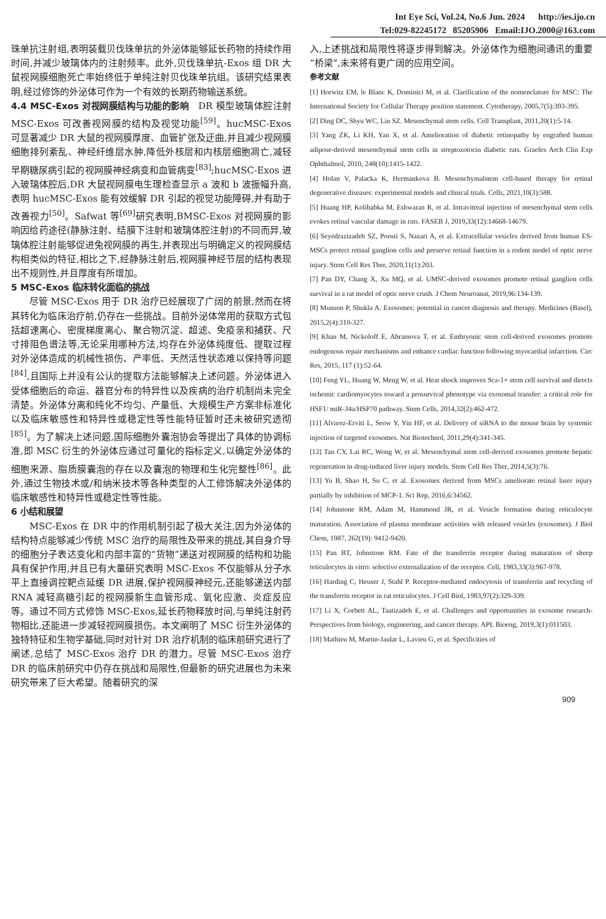Int Eye Sci, Vol.24, No.6 Jun. 2024 http://ies.ijo.cn
Tel:029-82245172 85205906 Email:IJO.2000@163.com
珠单抗注射组,表明装载贝伐珠单抗的外泌体能够延长药物的持续作用时间,并减少玻璃体内的注射频率。此外,贝伐珠单抗-Exos 组 DR 大鼠视网膜细胞死亡率始终低于单纯注射贝伐珠单抗组。该研究结果表明,经过修饰的外泌体可作为一个有效的长期药物输送系统。
4.4 MSC-Exos 对视网膜结构与功能的影响 DR 模型玻璃体腔注射 MSC-Exos 可改善视网膜的结构及视觉功能<sup>[59]</sup>。hucMSC-Exos 可显著减少 DR 大鼠的视网膜厚度、血管扩张及迂曲,并且减少视网膜细胞排列紊乱、神经纤维层水肿,降低外核层和内核层细胞凋亡,减轻早期糖尿病引起的视网膜神经病变和血管病变<sup>[83]</sup>;hucMSC-Exos 进入玻璃体腔后,DR 大鼠视网膜电生理检查显示 a 波和 b 波振幅升高,表明 hucMSC-Exos 能有效缓解 DR 引起的视觉功能障碍,并有助于改善视力<sup>[50]</sup>。Safwat 等<sup>[69]</sup>研究表明,BMSC-Exos 对视网膜的影响因给药途径(静脉注射、结膜下注射和玻璃体腔注射)的不同而异,玻璃体腔注射能够促进兔视网膜的再生,并表现出与明确定义的视网膜结构相类似的特征,相比之下,经静脉注射后,视网膜神经节层的结构表现出不规则性,并且厚度有所增加。
5 MSC-Exos 临床转化面临的挑战
尽管 MSC-Exos 用于 DR 治疗已经展现了广阔的前景,然而在将其转化为临床治疗前,仍存在一些挑战。目前外泌体常用的获取方式包括超速离心、密度梯度离心、聚合物沉淀、超滤、免疫亲和捕获、尺寸排阻色谱法等,无论采用哪种方法,均存在外泌体纯度低、提取过程对外泌体造成的机械性损伤、产率低、天然活性状态难以保持等问题<sup>[84]</sup>,且国际上并没有公认的提取方法能够解决上述问题。外泌体进入受体细胞后的命运、器官分布的特异性以及疾病的治疗机制尚未完全清楚。外泌体分离和纯化不均匀、产量低、大规模生产方案非标准化以及临床敏感性和特异性或稳定性等性能特征暂时还未被研究透彻<sup>[85]</sup>。为了解决上述问题,国际细胞外囊泡协会等提出了具体的协调标准,即 MSC 衍生的外泌体应通过可量化的指标定义,以确定外泌体的细胞来源、脂质膜囊泡的存在以及囊泡的物理和生化完整性<sup>[86]</sup>。此外,通过生物技术或/和纳米技术等各种类型的人工修饰解决外泌体的临床敏感性和特异性或稳定性等性能。
6 小结和展望
MSC-Exos 在 DR 中的作用机制引起了极大关注,因为外泌体的结构特点能够减少传统 MSC 治疗的局限性及带来的挑战,其自身介导的细胞分子表达变化和内部丰富的“货物”递送对视网膜的结构和功能具有保护作用,并且已有大量研究表明 MSC-Exos 不仅能够从分子水平上直接调控靶点延缓 DR 进展,保护视网膜神经元,还能够递送内部 RNA 减轻高糖引起的视网膜新生血管形成、氧化应激、炎症反应等。通过不同方式修饰 MSC-Exos,延长药物释放时间,与单纯注射药物相比,还能进一步减轻视网膜损伤。本文阐明了 MSC 衍生外泌体的独特特征和生物学基础,同时对针对 DR 治疗机制的临床前研究进行了阐述,总结了 MSC-Exos 治疗 DR 的潜力。尽管 MSC-Exos 治疗 DR 的临床前研究中仍存在挑战和局限性,但最新的研究进展也为未来研究带来了巨大希望。随着研究的深
入,上述挑战和局限性将逐步得到解决。外泌体作为细胞间通讯的重要“桥梁”,未来将有更广阔的应用空间。
参考文献
[1] Horwitz EM, le Blanc K, Dominici M, et al. Clarification of the nomenclature for MSC: The International Society for Cellular Therapy position statement. Cytotherapy, 2005,7(5):393-395.
[2] Ding DC, Shyu WC, Lin SZ. Mesenchymal stem cells. Cell Transplant, 2011,20(1):5-14.
[3] Yang ZK, Li KH, Yan X, et al. Amelioration of diabetic retinopathy by engrafted human adipose-derived mesenchymal stem cells in streptozotocin diabetic rats. Graefes Arch Clin Exp Ophthalmol, 2010, 248(10):1415-1422.
[4] Holan V, Palacka K, Hermankova B. Mesenchymalstem cell-based therapy for retinal degenerative diseases: experimental models and clinical trials. Cells, 2021,10(3):588.
[5] Huang HP, Kolibabka M, Eshwaran R, et al. Intravitreal injection of mesenchymal stem cells evokes retinal vascular damage in rats. FASEB J, 2019,33(12):14668-14679.
[6] Seyedrazizadeh SZ, Poosti S, Nazari A, et al. Extracellular vesicles derived from human ES-MSCs protect retinal ganglion cells and preserve retinal function in a rodent model of optic nerve injury. Stem Cell Res Ther, 2020,11(1):203.
[7] Pan DY, Chang X, Xu MQ, et al. UMSC-derived exosomes promote retinal ganglion cells survival in a rat model of optic nerve crush. J Chem Neuroanat, 2019,96:134-139.
[8] Munson P, Shukla A. Exosomes: potential in cancer diagnosis and therapy. Medicines (Basel), 2015,2(4):310-327.
[9] Khan M, Nickoloff E, Abramova T, et al. Embryonic stem cell-derived exosomes promote endogenous repair mechanisms and enhance cardiac function following myocardial infarction. Circ Res, 2015, 117 (1):52-64.
[10] Feng YL, Huang W, Meng W, et al. Heat shock improves Sca-1+ stem cell survival and directs ischemic cardiomyocytes toward a prosurvival phenotype via exosomal transfer: a critical role for HSF1/ miR-34a/HSP70 pathway. Stem Cells, 2014,32(2):462-472.
[11] Alvarez-Erviti L, Seow Y, Yin HF, et al. Delivery of siRNA to the mouse brain by systemic injection of targeted exosomes. Nat Biotechnol, 2011,29(4):341-345.
[12] Tan CY, Lai RC, Wong W, et al. Mesenchymal stem cell-derived exosomes promote hepatic regeneration in drug-induced liver injury models. Stem Cell Res Ther, 2014,5(3):76.
[13] Yu B, Shao H, Su C, et al. Exosomes derived from MSCs ameliorate retinal laser injury partially by inhibition of MCP-1. Sci Rep, 2016,6:34562.
[14] Johnstone RM, Adam M, Hammond JR, et al. Vesicle formation during reticulocyte maturation. Association of plasma membrane activities with released vesicles (exosomes). J Biol Chem, 1987, 262(19): 9412-9420.
[15] Pan BT, Johnstone RM. Fate of the transferrin receptor during maturation of sheep reticulocytes in vitro: selective externalization of the receptor. Cell, 1983,33(3):967-978.
[16] Harding C, Heuser J, Stahl P. Receptor-mediated endocytosis of transferrin and recycling of the transferrin receptor in rat reticulocytes. J Cell Biol, 1983,97(2):329-339.
[17] Li X, Corbett AL, Taatizadeh E, et al. Challenges and opportunities in exosome research-Perspectives from biology, engineering, and cancer therapy. APL Bioeng, 2019,3(1):011503.
[18] Mathieu M, Martin-Jaular L, Lavieu G, et al. Specificities of
909